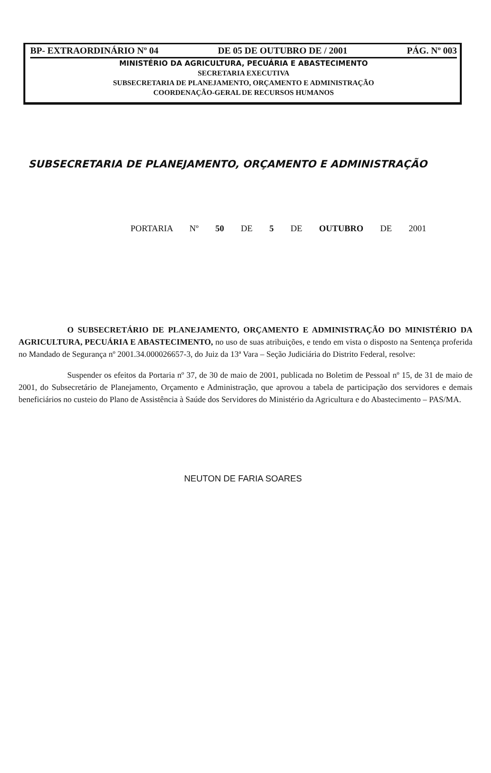BP- EXTRAORDINÁRIO Nº 04 DE 05 DE OUTUBRO DE / 2001 PÁG. Nº 003
MINISTÉRIO DA AGRICULTURA, PECUÁRIA E ABASTECIMENTO
SECRETARIA EXECUTIVA
SUBSECRETARIA DE PLANEJAMENTO, ORÇAMENTO E ADMINISTRAÇÃO
COORDENAÇÃO-GERAL DE RECURSOS HUMANOS
SUBSECRETARIA DE PLANEJAMENTO, ORÇAMENTO E ADMINISTRAÇÃO
PORTARIA Nº 50 DE 5 DE OUTUBRO DE 2001
O SUBSECRETÁRIO DE PLANEJAMENTO, ORÇAMENTO E ADMINISTRAÇÃO DO MINISTÉRIO DA AGRICULTURA, PECUÁRIA E ABASTECIMENTO, no uso de suas atribuições, e tendo em vista o disposto na Sentença proferida no Mandado de Segurança nº 2001.34.000026657-3, do Juiz da 13ª Vara – Seção Judiciária do Distrito Federal, resolve:
Suspender os efeitos da Portaria nº 37, de 30 de maio de 2001, publicada no Boletim de Pessoal nº 15, de 31 de maio de 2001, do Subsecretário de Planejamento, Orçamento e Administração, que aprovou a tabela de participação dos servidores e demais beneficiários no custeio do Plano de Assistência à Saúde dos Servidores do Ministério da Agricultura e do Abastecimento – PAS/MA.
NEUTON DE FARIA SOARES